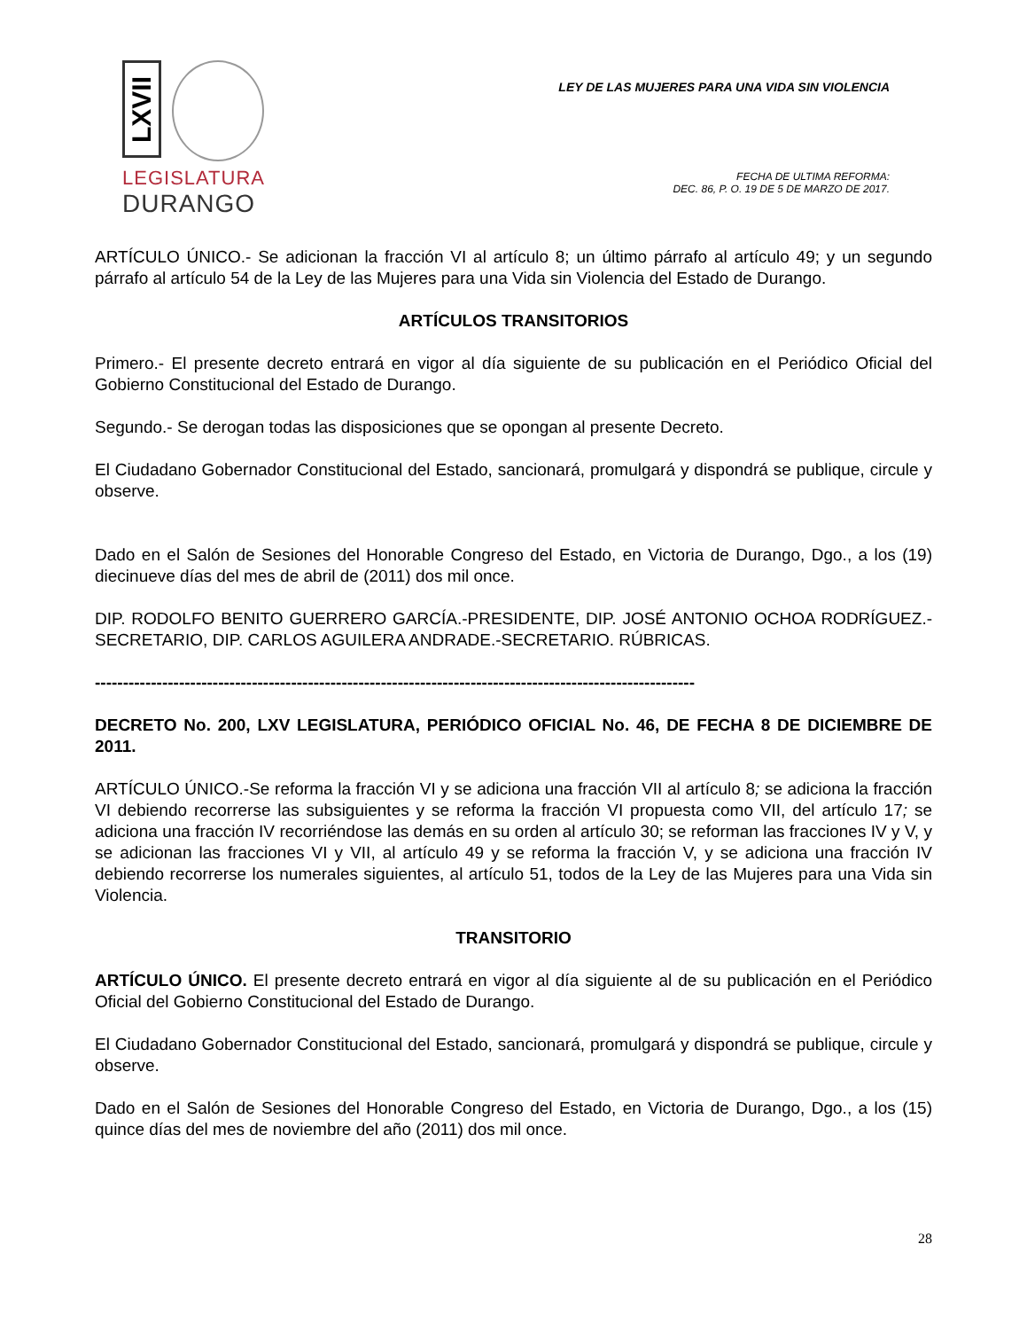LXVII
LEGISLATURA
DURANGO
LEY DE LAS MUJERES PARA UNA VIDA SIN VIOLENCIA
FECHA DE ULTIMA REFORMA:
DEC. 86, P. O. 19 DE 5 DE MARZO DE 2017.
ARTÍCULO ÚNICO.- Se adicionan la fracción VI al artículo 8; un último párrafo al artículo 49; y un segundo párrafo al artículo 54 de la Ley de las Mujeres para una Vida sin Violencia del Estado de Durango.
ARTÍCULOS TRANSITORIOS
Primero.- El presente decreto entrará en vigor al día siguiente de su publicación en el Periódico Oficial del Gobierno Constitucional del Estado de Durango.
Segundo.- Se derogan todas las disposiciones que se opongan al presente Decreto.
El Ciudadano Gobernador Constitucional del Estado, sancionará, promulgará y dispondrá se publique, circule y observe.
Dado en el Salón de Sesiones del Honorable Congreso del Estado, en Victoria de Durango, Dgo., a los (19) diecinueve días del mes de abril de (2011) dos mil once.
DIP. RODOLFO BENITO GUERRERO GARCÍA.-PRESIDENTE, DIP. JOSÉ ANTONIO OCHOA RODRÍGUEZ.-SECRETARIO, DIP. CARLOS AGUILERA ANDRADE.-SECRETARIO. RÚBRICAS.
-----------------------------------------------------------------------------------------------------------
DECRETO No. 200, LXV LEGISLATURA, PERIÓDICO OFICIAL No. 46, DE FECHA 8 DE DICIEMBRE DE 2011.
ARTÍCULO ÚNICO.-Se reforma la fracción VI y se adiciona una fracción VII al artículo 8; se adiciona la fracción VI debiendo recorrerse las subsiguientes y se reforma la fracción VI propuesta como VII, del artículo 17; se adiciona una fracción IV recorriéndose las demás en su orden al artículo 30; se reforman las fracciones IV y V, y se adicionan las fracciones VI y VII, al artículo 49 y se reforma la fracción V, y se adiciona una fracción IV debiendo recorrerse los numerales siguientes, al artículo 51, todos de la Ley de las Mujeres para una Vida sin Violencia.
TRANSITORIO
ARTÍCULO ÚNICO. El presente decreto entrará en vigor al día siguiente al de su publicación en el Periódico Oficial del Gobierno Constitucional del Estado de Durango.
El Ciudadano Gobernador Constitucional del Estado, sancionará, promulgará y dispondrá se publique, circule y observe.
Dado en el Salón de Sesiones del Honorable Congreso del Estado, en Victoria de Durango, Dgo., a los (15) quince días del mes de noviembre del año (2011) dos mil once.
28